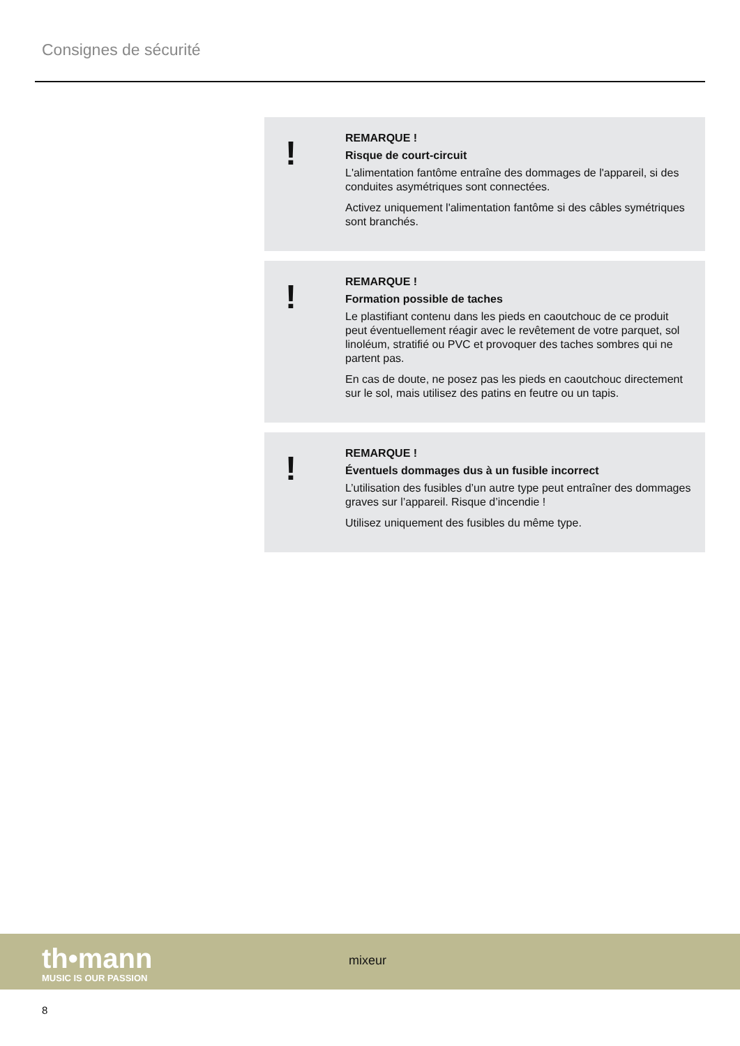Consignes de sécurité
!
REMARQUE !
Risque de court-circuit
L'alimentation fantôme entraîne des dommages de l'appareil, si des conduites asymétriques sont connectées.
Activez uniquement l'alimentation fantôme si des câbles symétriques sont branchés.
!
REMARQUE !
Formation possible de taches
Le plastifiant contenu dans les pieds en caoutchouc de ce produit peut éventuellement réagir avec le revêtement de votre parquet, sol lino­léum, stratifié ou PVC et provoquer des taches sombres qui ne partent pas.
En cas de doute, ne posez pas les pieds en caoutchouc directement sur le sol, mais utilisez des patins en feutre ou un tapis.
!
REMARQUE !
Éventuels dommages dus à un fusible incorrect
L’utilisation des fusibles d’un autre type peut entraîner des dommages graves sur l’appareil. Risque d’incendie !
Utilisez uniquement des fusibles du même type.
th•mann
MUSIC IS OUR PASSION
mixeur
8